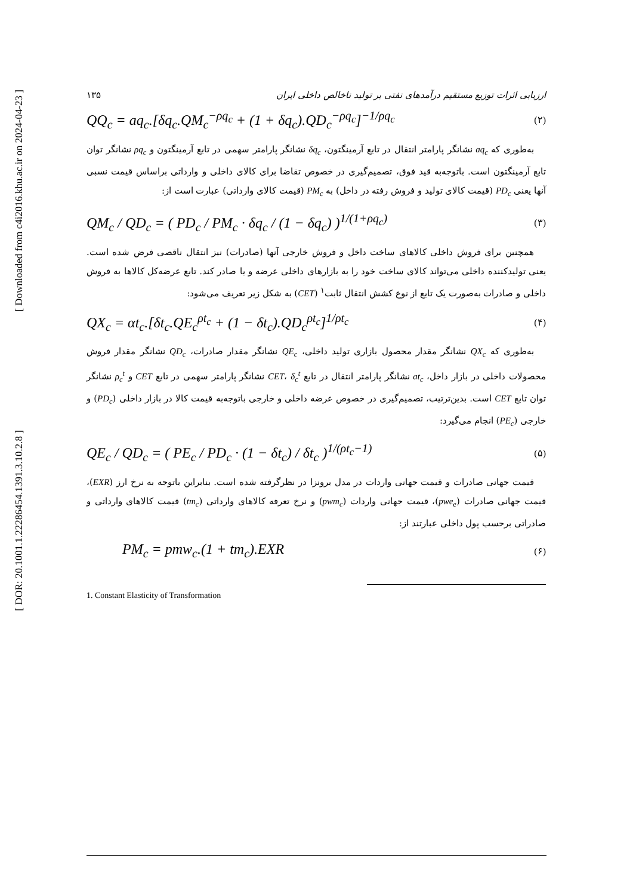[ Downloaded from c4i2016.khu.ac.ir on 2024-04-23 ]
[ DOR: 20.1001.1.22286454.1391.3.10.2.8 ]
ارزیابی اثرات توزیع مستقیم درآمدهای نفتی بر تولید ناخالص داخلی ایران ۱۳۵
QQ<sub>c</sub> = aq<sub>c</sub>.[δq<sub>c</sub>.QM<sub>c</sub><sup>−ρq<sub>c</sub></sup> + (1 + δq<sub>c</sub>).QD<sub>c</sub><sup>−ρq<sub>c</sub></sup>]<sup>−1/ρq<sub>c</sub></sup> (۲)
به‌طوری که aq<sub>c</sub> نشانگر پارامتر انتقال در تابع آرمینگتون، δq<sub>c</sub> نشانگر پارامتر سهمی در تابع آرمینگتون و ρq<sub>c</sub> نشانگر توان تابع آرمینگتون است. باتوجه‌به قید فوق، تصمیم‌گیری در خصوص تقاضا برای کالای داخلی و وارداتی براساس قیمت نسبی آنها یعنی PD<sub>c</sub> (قیمت کالای تولید و فروش رفته در داخل) به PM<sub>c</sub> (قیمت کالای وارداتی) عبارت است از:
QM<sub>c</sub> / QD<sub>c</sub> = ( PD<sub>c</sub> / PM<sub>c</sub> · δq<sub>c</sub> / (1 − δq<sub>c</sub>) )<sup>1/(1+ρq<sub>c</sub>)</sup> (۳)
همچنین برای فروش داخلی کالاهای ساخت داخل و فروش خارجی آنها (صادرات) نیز انتقال ناقصی فرض شده است. یعنی تولیدکننده داخلی می‌تواند کالای ساخت خود را به بازارهای داخلی عرضه و یا صادر کند. تابع عرضه‌کل کالاها به فروش داخلی و صادرات به‌صورت یک تابع از نوع کشش انتقال ثابت<sup>۱</sup> (CET) به شکل زیر تعریف می‌شود:
QX<sub>c</sub> = αt<sub>c</sub>.[δt<sub>c</sub>.QE<sub>c</sub><sup>ρt<sub>c</sub></sup> + (1 − δt<sub>c</sub>).QD<sub>c</sub><sup>ρt<sub>c</sub></sup>]<sup>1/ρt<sub>c</sub></sup> (۴)
به‌طوری که QX<sub>c</sub> نشانگر مقدار محصول بازاری تولید داخلی، QE<sub>c</sub> نشانگر مقدار صادرات، QD<sub>c</sub> نشانگر مقدار فروش محصولات داخلی در بازار داخل، at<sub>c</sub> نشانگر پارامتر انتقال در تابع CET، δ<sub>c</sub><sup>t</sup> نشانگر پارامتر سهمی در تابع CET و ρ<sub>c</sub><sup>t</sup> نشانگر توان تابع CET است. بدین‌ترتیب، تصمیم‌گیری در خصوص عرضه داخلی و خارجی باتوجه‌به قیمت کالا در بازار داخلی (PD<sub>c</sub>) و خارجی (PE<sub>c</sub>) انجام می‌گیرد:
QE<sub>c</sub> / QD<sub>c</sub> = ( PE<sub>c</sub> / PD<sub>c</sub> · (1 − δt<sub>c</sub>) / δt<sub>c</sub> )<sup>1/(ρt<sub>c</sub>−1)</sup> (۵)
قیمت جهانی صادرات و قیمت جهانی واردات در مدل برونزا در نظرگرفته شده است. بنابراین باتوجه به نرخ ارز (EXR)، قیمت جهانی صادرات (pwe<sub>e</sub>)، قیمت جهانی واردات (pwm<sub>c</sub>) و نرخ تعرفه کالاهای وارداتی (tm<sub>c</sub>) قیمت کالاهای وارداتی و صادراتی برحسب پول داخلی عبارتند از:
PM<sub>c</sub> = pmw<sub>c</sub>.(1 + tm<sub>c</sub>).EXR (۶)
1. Constant Elasticity of Transformation